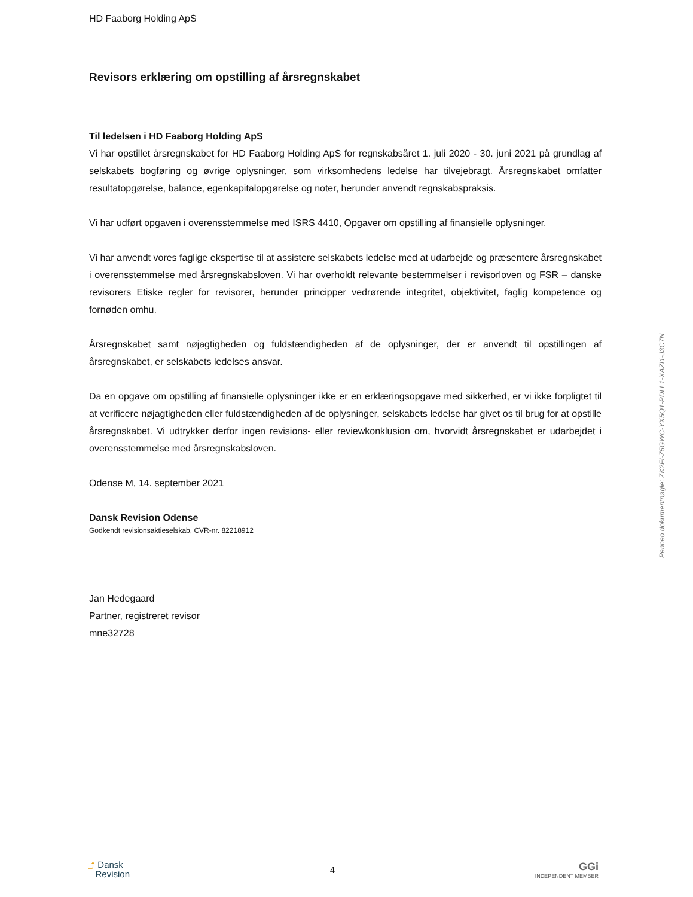HD Faaborg Holding ApS
Revisors erklæring om opstilling af årsregnskabet
Til ledelsen i HD Faaborg Holding ApS
Vi har opstillet årsregnskabet for HD Faaborg Holding ApS for regnskabsåret 1. juli 2020 - 30. juni 2021 på grundlag af selskabets bogføring og øvrige oplysninger, som virksomhedens ledelse har tilvejebragt. Årsregnskabet omfatter resultatopgørelse, balance, egenkapitalopgørelse og noter, herunder anvendt regnskabspraksis.
Vi har udført opgaven i overensstemmelse med ISRS 4410, Opgaver om opstilling af finansielle oplysninger.
Vi har anvendt vores faglige ekspertise til at assistere selskabets ledelse med at udarbejde og præsentere årsregnskabet i overensstemmelse med årsregnskabsloven. Vi har overholdt relevante bestemmelser i revisorloven og FSR – danske revisorers Etiske regler for revisorer, herunder principper vedrørende integritet, objektivitet, faglig kompetence og fornøden omhu.
Årsregnskabet samt nøjagtigheden og fuldstændigheden af de oplysninger, der er anvendt til opstillingen af årsregnskabet, er selskabets ledelses ansvar.
Da en opgave om opstilling af finansielle oplysninger ikke er en erklæringsopgave med sikkerhed, er vi ikke forpligtet til at verificere nøjagtigheden eller fuldstændigheden af de oplysninger, selskabets ledelse har givet os til brug for at opstille årsregnskabet. Vi udtrykker derfor ingen revisions- eller reviewkonklusion om, hvorvidt årsregnskabet er udarbejdet i overensstemmelse med årsregnskabsloven.
Odense M, 14. september 2021
Dansk Revision Odense
Godkendt revisionsaktieselskab, CVR-nr. 82218912
Jan Hedegaard
Partner, registreret revisor
mne32728
Penneo dokumentnøgle: ZK2FI-Z5GWC-YX5Q1-PDLL1-XAZI1-J3C7N
⤴ Dansk
Revision
4
GGi
INDEPENDENT MEMBER